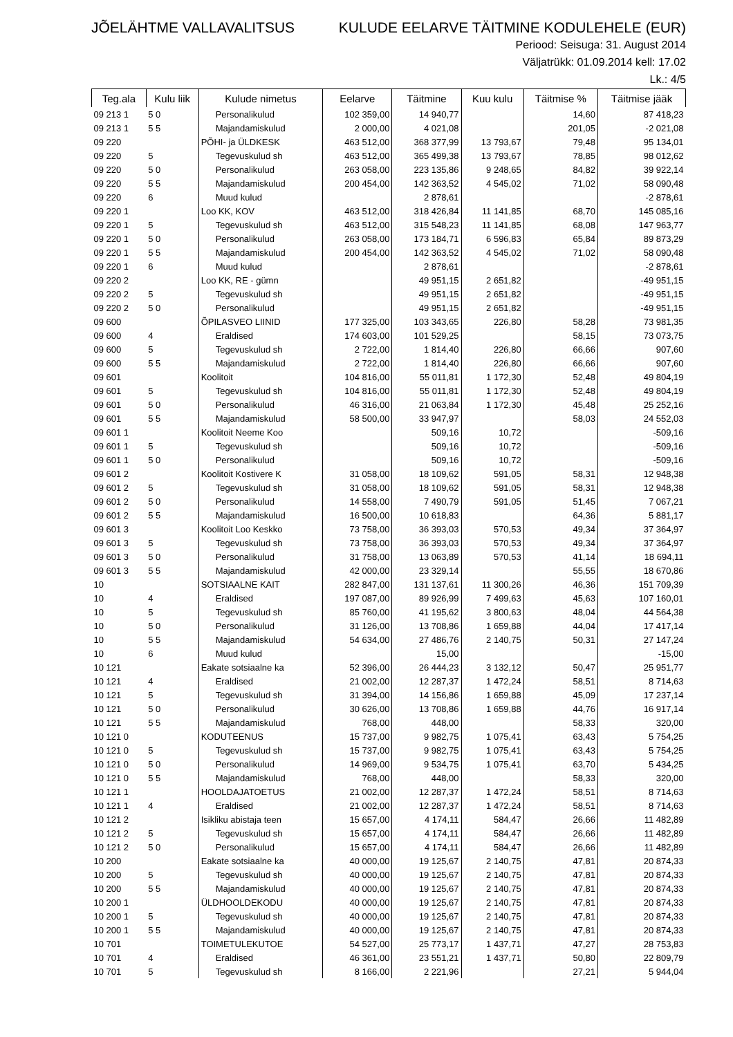JÕELÄHTME VALLAVALITSUS KULUDE EELARVE TÄITMINE KODULEHELE (EUR)
Periood: Seisuga: 31. August 2014
Väljatrükk: 01.09.2014 kell: 17.02
Lk.: 4/5
| Teg.ala | Kulu liik | Kulude nimetus | Eelarve | Täitmine | Kuu kulu | Täitmise % | Täitmise jääk |
| --- | --- | --- | --- | --- | --- | --- | --- |
| 09 213 1 | 5 0 | Personalikulud | 102 359,00 | 14 940,77 | | 14,60 | 87 418,23 |
| 09 213 1 | 5 5 | Majandamiskulud | 2 000,00 | 4 021,08 | | 201,05 | -2 021,08 |
| 09 220 | | PÕHI- ja ÜLDKESK | 463 512,00 | 368 377,99 | 13 793,67 | 79,48 | 95 134,01 |
| 09 220 | 5 | Tegevuskulud sh | 463 512,00 | 365 499,38 | 13 793,67 | 78,85 | 98 012,62 |
| 09 220 | 5 0 | Personalikulud | 263 058,00 | 223 135,86 | 9 248,65 | 84,82 | 39 922,14 |
| 09 220 | 5 5 | Majandamiskulud | 200 454,00 | 142 363,52 | 4 545,02 | 71,02 | 58 090,48 |
| 09 220 | 6 | Muud kulud | | 2 878,61 | | | -2 878,61 |
| 09 220 1 | | Loo KK, KOV | 463 512,00 | 318 426,84 | 11 141,85 | 68,70 | 145 085,16 |
| 09 220 1 | 5 | Tegevuskulud sh | 463 512,00 | 315 548,23 | 11 141,85 | 68,08 | 147 963,77 |
| 09 220 1 | 5 0 | Personalikulud | 263 058,00 | 173 184,71 | 6 596,83 | 65,84 | 89 873,29 |
| 09 220 1 | 5 5 | Majandamiskulud | 200 454,00 | 142 363,52 | 4 545,02 | 71,02 | 58 090,48 |
| 09 220 1 | 6 | Muud kulud | | 2 878,61 | | | -2 878,61 |
| 09 220 2 | | Loo KK, RE - gümn | | 49 951,15 | 2 651,82 | | -49 951,15 |
| 09 220 2 | 5 | Tegevuskulud sh | | 49 951,15 | 2 651,82 | | -49 951,15 |
| 09 220 2 | 5 0 | Personalikulud | | 49 951,15 | 2 651,82 | | -49 951,15 |
| 09 600 | | ÕPILASVEO LIINID | 177 325,00 | 103 343,65 | 226,80 | 58,28 | 73 981,35 |
| 09 600 | 4 | Eraldised | 174 603,00 | 101 529,25 | | 58,15 | 73 073,75 |
| 09 600 | 5 | Tegevuskulud sh | 2 722,00 | 1 814,40 | 226,80 | 66,66 | 907,60 |
| 09 600 | 5 5 | Majandamiskulud | 2 722,00 | 1 814,40 | 226,80 | 66,66 | 907,60 |
| 09 601 | | Koolitoit | 104 816,00 | 55 011,81 | 1 172,30 | 52,48 | 49 804,19 |
| 09 601 | 5 | Tegevuskulud sh | 104 816,00 | 55 011,81 | 1 172,30 | 52,48 | 49 804,19 |
| 09 601 | 5 0 | Personalikulud | 46 316,00 | 21 063,84 | 1 172,30 | 45,48 | 25 252,16 |
| 09 601 | 5 5 | Majandamiskulud | 58 500,00 | 33 947,97 | | 58,03 | 24 552,03 |
| 09 601 1 | | Koolitoit Neeme Koo | | 509,16 | 10,72 | | -509,16 |
| 09 601 1 | 5 | Tegevuskulud sh | | 509,16 | 10,72 | | -509,16 |
| 09 601 1 | 5 0 | Personalikulud | | 509,16 | 10,72 | | -509,16 |
| 09 601 2 | | Koolitoit Kostivere K | 31 058,00 | 18 109,62 | 591,05 | 58,31 | 12 948,38 |
| 09 601 2 | 5 | Tegevuskulud sh | 31 058,00 | 18 109,62 | 591,05 | 58,31 | 12 948,38 |
| 09 601 2 | 5 0 | Personalikulud | 14 558,00 | 7 490,79 | 591,05 | 51,45 | 7 067,21 |
| 09 601 2 | 5 5 | Majandamiskulud | 16 500,00 | 10 618,83 | | 64,36 | 5 881,17 |
| 09 601 3 | | Koolitoit Loo Keskko | 73 758,00 | 36 393,03 | 570,53 | 49,34 | 37 364,97 |
| 09 601 3 | 5 | Tegevuskulud sh | 73 758,00 | 36 393,03 | 570,53 | 49,34 | 37 364,97 |
| 09 601 3 | 5 0 | Personalikulud | 31 758,00 | 13 063,89 | 570,53 | 41,14 | 18 694,11 |
| 09 601 3 | 5 5 | Majandamiskulud | 42 000,00 | 23 329,14 | | 55,55 | 18 670,86 |
| 10 | | SOTSIAALNE KAIT | 282 847,00 | 131 137,61 | 11 300,26 | 46,36 | 151 709,39 |
| 10 | 4 | Eraldised | 197 087,00 | 89 926,99 | 7 499,63 | 45,63 | 107 160,01 |
| 10 | 5 | Tegevuskulud sh | 85 760,00 | 41 195,62 | 3 800,63 | 48,04 | 44 564,38 |
| 10 | 5 0 | Personalikulud | 31 126,00 | 13 708,86 | 1 659,88 | 44,04 | 17 417,14 |
| 10 | 5 5 | Majandamiskulud | 54 634,00 | 27 486,76 | 2 140,75 | 50,31 | 27 147,24 |
| 10 | 6 | Muud kulud | | 15,00 | | | -15,00 |
| 10 121 | | Eakate sotsiaalne ka | 52 396,00 | 26 444,23 | 3 132,12 | 50,47 | 25 951,77 |
| 10 121 | 4 | Eraldised | 21 002,00 | 12 287,37 | 1 472,24 | 58,51 | 8 714,63 |
| 10 121 | 5 | Tegevuskulud sh | 31 394,00 | 14 156,86 | 1 659,88 | 45,09 | 17 237,14 |
| 10 121 | 5 0 | Personalikulud | 30 626,00 | 13 708,86 | 1 659,88 | 44,76 | 16 917,14 |
| 10 121 | 5 5 | Majandamiskulud | 768,00 | 448,00 | | 58,33 | 320,00 |
| 10 121 0 | | KODUTEENUS | 15 737,00 | 9 982,75 | 1 075,41 | 63,43 | 5 754,25 |
| 10 121 0 | 5 | Tegevuskulud sh | 15 737,00 | 9 982,75 | 1 075,41 | 63,43 | 5 754,25 |
| 10 121 0 | 5 0 | Personalikulud | 14 969,00 | 9 534,75 | 1 075,41 | 63,70 | 5 434,25 |
| 10 121 0 | 5 5 | Majandamiskulud | 768,00 | 448,00 | | 58,33 | 320,00 |
| 10 121 1 | | HOOLDAJATOETUS | 21 002,00 | 12 287,37 | 1 472,24 | 58,51 | 8 714,63 |
| 10 121 1 | 4 | Eraldised | 21 002,00 | 12 287,37 | 1 472,24 | 58,51 | 8 714,63 |
| 10 121 2 | | Isikliku abistaja teen | 15 657,00 | 4 174,11 | 584,47 | 26,66 | 11 482,89 |
| 10 121 2 | 5 | Tegevuskulud sh | 15 657,00 | 4 174,11 | 584,47 | 26,66 | 11 482,89 |
| 10 121 2 | 5 0 | Personalikulud | 15 657,00 | 4 174,11 | 584,47 | 26,66 | 11 482,89 |
| 10 200 | | Eakate sotsiaalne ka | 40 000,00 | 19 125,67 | 2 140,75 | 47,81 | 20 874,33 |
| 10 200 | 5 | Tegevuskulud sh | 40 000,00 | 19 125,67 | 2 140,75 | 47,81 | 20 874,33 |
| 10 200 | 5 5 | Majandamiskulud | 40 000,00 | 19 125,67 | 2 140,75 | 47,81 | 20 874,33 |
| 10 200 1 | | ÜLDHOOLDEKODU | 40 000,00 | 19 125,67 | 2 140,75 | 47,81 | 20 874,33 |
| 10 200 1 | 5 | Tegevuskulud sh | 40 000,00 | 19 125,67 | 2 140,75 | 47,81 | 20 874,33 |
| 10 200 1 | 5 5 | Majandamiskulud | 40 000,00 | 19 125,67 | 2 140,75 | 47,81 | 20 874,33 |
| 10 701 | | TOIMETULEKUTOE | 54 527,00 | 25 773,17 | 1 437,71 | 47,27 | 28 753,83 |
| 10 701 | 4 | Eraldised | 46 361,00 | 23 551,21 | 1 437,71 | 50,80 | 22 809,79 |
| 10 701 | 5 | Tegevuskulud sh | 8 166,00 | 2 221,96 | | 27,21 | 5 944,04 |